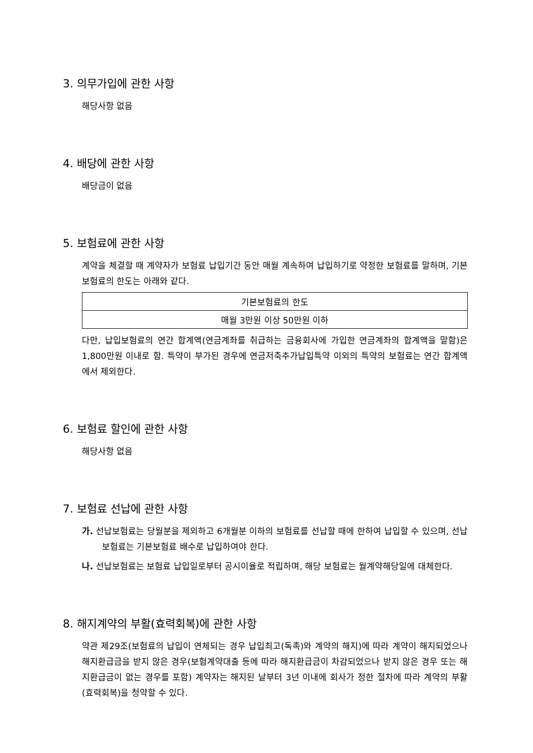3. 의무가입에 관한 사항
해당사항 없음
4. 배당에 관한 사항
배당금이 없음
5. 보험료에 관한 사항
계약을 체결할 때 계약자가 보험료 납입기간 동안 매월 계속하여 납입하기로 약정한 보험료를 말하며, 기본보험료의 한도는 아래와 같다.
| 기본보험료의 한도 |
| --- |
| 매월 3만원 이상 50만원 이하 |
다만, 납입보험료의 연간 합계액(연금계좌를 취급하는 금융회사에 가입한 연금계좌의 합계액을 말함)은 1,800만원 이내로 함. 특약이 부가된 경우에 연금저축추가납입특약 이외의 특약의 보험료는 연간 합계액에서 제외한다.
6. 보험료 할인에 관한 사항
해당사항 없음
7. 보험료 선납에 관한 사항
가. 선납보험료는 당월분을 제외하고 6개월분 이하의 보험료를 선납할 때에 한하여 납입할 수 있으며, 선납보험료는 기본보험료 배수로 납입하여야 한다.
나. 선납보험료는 보험료 납입일로부터 공시이율로 적립하며, 해당 보험료는 월계약해당일에 대체한다.
8. 해지계약의 부활(효력회복)에 관한 사항
약관 제29조(보험료의 납입이 연체되는 경우 납입최고(독촉)와 계약의 해지)에 따라 계약이 해지되었으나 해지환급금을 받지 않은 경우(보험계약대출 등에 따라 해지환급금이 차감되었으나 받지 않은 경우 또는 해지환급금이 없는 경우를 포함) 계약자는 해지된 날부터 3년 이내에 회사가 정한 절차에 따라 계약의 부활(효력회복)을 청약할 수 있다.